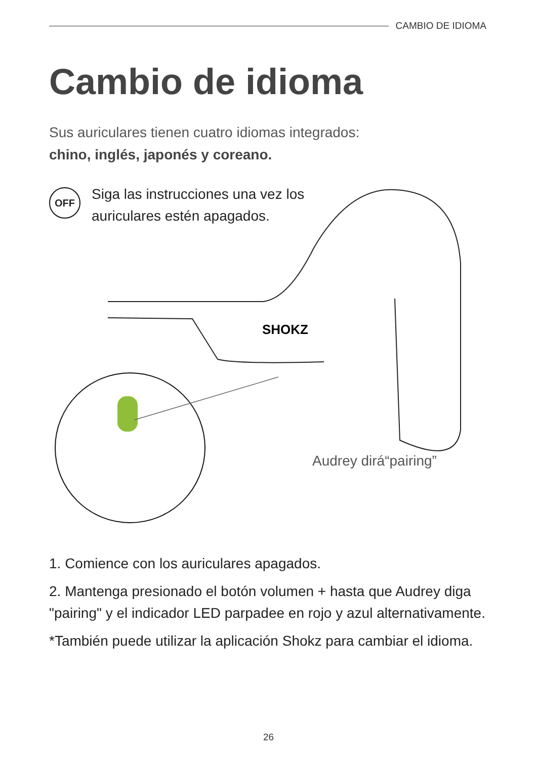CAMBIO DE IDIOMA
Cambio de idioma
Sus auriculares tienen cuatro idiomas integrados:
chino, inglés, japonés y coreano.
OFF
Siga las instrucciones una vez los
auriculares estén apagados.
SHOKZ
Audrey dirá“pairing”
1. Comience con los auriculares apagados.
2. Mantenga presionado el botón volumen + hasta que Audrey diga "pairing" y el indicador LED parpadee en rojo y azul alternativamente.
*También puede utilizar la aplicación Shokz para cambiar el idioma.
26